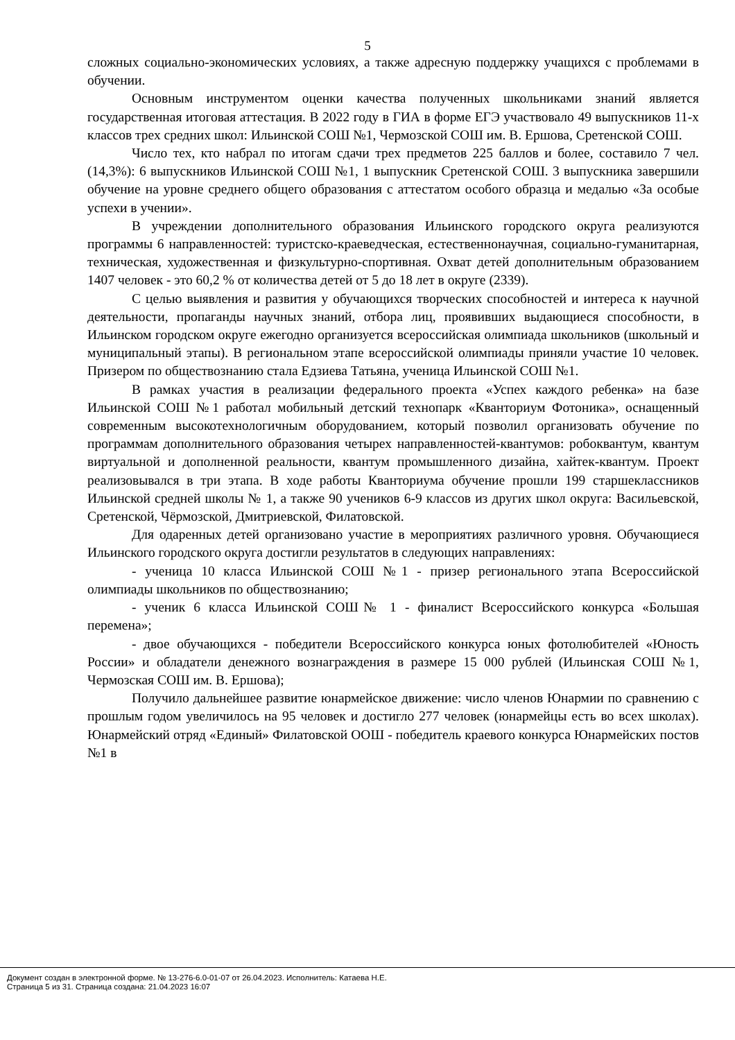5
сложных социально-экономических условиях, а также адресную поддержку учащихся с проблемами в обучении.
Основным инструментом оценки качества полученных школьниками знаний является государственная итоговая аттестация. В 2022 году в ГИА в форме ЕГЭ участвовало 49 выпускников 11-х классов трех средних школ: Ильинской СОШ №1, Чермозской СОШ им. В. Ершова, Сретенской СОШ.
Число тех, кто набрал по итогам сдачи трех предметов 225 баллов и более, составило 7 чел. (14,3%): 6 выпускников Ильинской СОШ №1, 1 выпускник Сретенской СОШ. 3 выпускника завершили обучение на уровне среднего общего образования с аттестатом особого образца и медалью «За особые успехи в учении».
В учреждении дополнительного образования Ильинского городского округа реализуются программы 6 направленностей: туристско-краеведческая, естественнонаучная, социально-гуманитарная, техническая, художественная и физкультурно-спортивная. Охват детей дополнительным образованием 1407 человек - это 60,2 % от количества детей от 5 до 18 лет в округе (2339).
С целью выявления и развития у обучающихся творческих способностей и интереса к научной деятельности, пропаганды научных знаний, отбора лиц, проявивших выдающиеся способности, в Ильинском городском округе ежегодно организуется всероссийская олимпиада школьников (школьный и муниципальный этапы). В региональном этапе всероссийской олимпиады приняли участие 10 человек. Призером по обществознанию стала Едзиева Татьяна, ученица Ильинской СОШ №1.
В рамках участия в реализации федерального проекта «Успех каждого ребенка» на базе Ильинской СОШ №1 работал мобильный детский технопарк «Кванториум Фотоника», оснащенный современным высокотехнологичным оборудованием, который позволил организовать обучение по программам дополнительного образования четырех направленностей-квантумов: робоквантум, квантум виртуальной и дополненной реальности, квантум промышленного дизайна, хайтек-квантум. Проект реализовывался в три этапа. В ходе работы Кванториума обучение прошли 199 старшеклассников Ильинской средней школы № 1, а также 90 учеников 6-9 классов из других школ округа: Васильевской, Сретенской, Чёрмозской, Дмитриевской, Филатовской.
Для одаренных детей организовано участие в мероприятиях различного уровня. Обучающиеся Ильинского городского округа достигли результатов в следующих направлениях:
- ученица 10 класса Ильинской СОШ №1 - призер регионального этапа Всероссийской олимпиады школьников по обществознанию;
- ученик 6 класса Ильинской СОШ№ 1 - финалист Всероссийского конкурса «Большая перемена»;
- двое обучающихся - победители Всероссийского конкурса юных фотолюбителей «Юность России» и обладатели денежного вознаграждения в размере 15 000 рублей (Ильинская СОШ №1, Чермозская СОШ им. В. Ершова);
Получило дальнейшее развитие юнармейское движение: число членов Юнармии по сравнению с прошлым годом увеличилось на 95 человек и достигло 277 человек (юнармейцы есть во всех школах). Юнармейский отряд «Единый» Филатовской ООШ - победитель краевого конкурса Юнармейских постов №1 в
Документ создан в электронной форме. № 13-276-6.0-01-07 от 26.04.2023. Исполнитель: Катаева Н.Е.
Страница 5 из 31. Страница создана: 21.04.2023 16:07